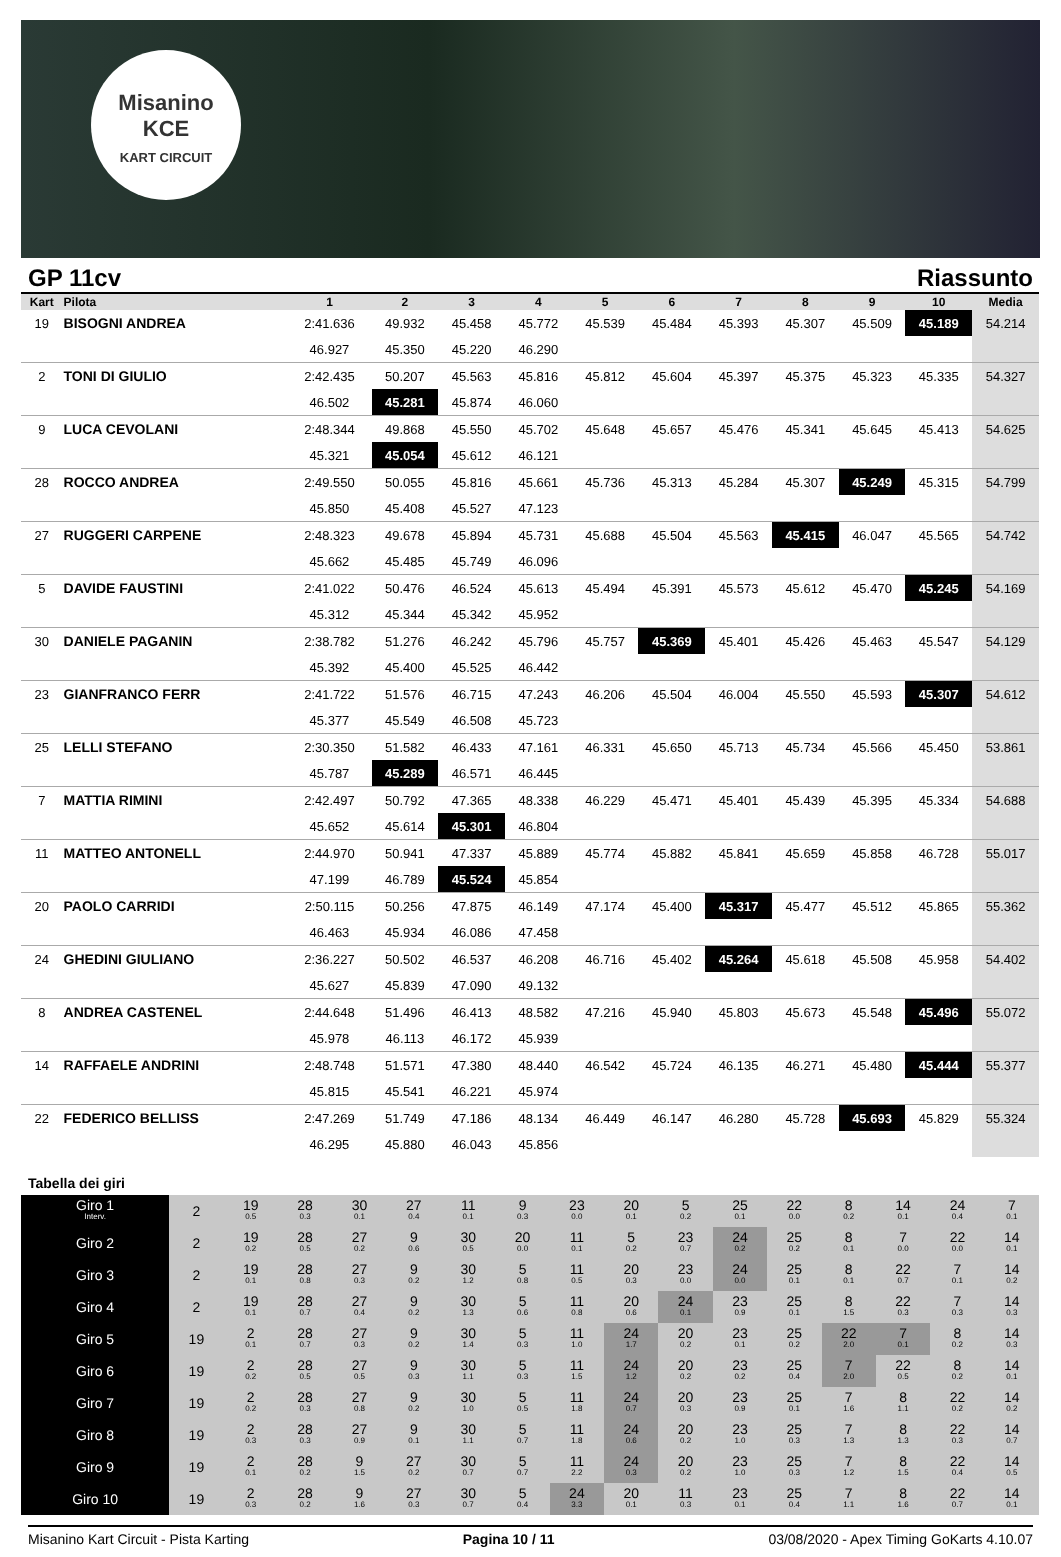Misanino
KCE
KART CIRCUIT
GP 11cv Riassunto
| Kart | Pilota | 1 | 2 | 3 | 4 | 5 | 6 | 7 | 8 | 9 | 10 | Media |
| --- | --- | --- | --- | --- | --- | --- | --- | --- | --- | --- | --- | --- |
| 19 | BISOGNI ANDREA | 2:41.636 | 49.932 | 45.458 | 45.772 | 45.539 | 45.484 | 45.393 | 45.307 | 45.509 | 45.189 | 54.214 |
| | | 46.927 | 45.350 | 45.220 | 46.290 | | | | | | | |
| 2 | TONI DI GIULIO | 2:42.435 | 50.207 | 45.563 | 45.816 | 45.812 | 45.604 | 45.397 | 45.375 | 45.323 | 45.335 | 54.327 |
| | | 46.502 | 45.281 | 45.874 | 46.060 | | | | | | | |
| 9 | LUCA CEVOLANI | 2:48.344 | 49.868 | 45.550 | 45.702 | 45.648 | 45.657 | 45.476 | 45.341 | 45.645 | 45.413 | 54.625 |
| | | 45.321 | 45.054 | 45.612 | 46.121 | | | | | | | |
| 28 | ROCCO ANDREA | 2:49.550 | 50.055 | 45.816 | 45.661 | 45.736 | 45.313 | 45.284 | 45.307 | 45.249 | 45.315 | 54.799 |
| | | 45.850 | 45.408 | 45.527 | 47.123 | | | | | | | |
| 27 | RUGGERI CARPENE | 2:48.323 | 49.678 | 45.894 | 45.731 | 45.688 | 45.504 | 45.563 | 45.415 | 46.047 | 45.565 | 54.742 |
| | | 45.662 | 45.485 | 45.749 | 46.096 | | | | | | | |
| 5 | DAVIDE FAUSTINI | 2:41.022 | 50.476 | 46.524 | 45.613 | 45.494 | 45.391 | 45.573 | 45.612 | 45.470 | 45.245 | 54.169 |
| | | 45.312 | 45.344 | 45.342 | 45.952 | | | | | | | |
| 30 | DANIELE PAGANIN | 2:38.782 | 51.276 | 46.242 | 45.796 | 45.757 | 45.369 | 45.401 | 45.426 | 45.463 | 45.547 | 54.129 |
| | | 45.392 | 45.400 | 45.525 | 46.442 | | | | | | | |
| 23 | GIANFRANCO FERR | 2:41.722 | 51.576 | 46.715 | 47.243 | 46.206 | 45.504 | 46.004 | 45.550 | 45.593 | 45.307 | 54.612 |
| | | 45.377 | 45.549 | 46.508 | 45.723 | | | | | | | |
| 25 | LELLI STEFANO | 2:30.350 | 51.582 | 46.433 | 47.161 | 46.331 | 45.650 | 45.713 | 45.734 | 45.566 | 45.450 | 53.861 |
| | | 45.787 | 45.289 | 46.571 | 46.445 | | | | | | | |
| 7 | MATTIA RIMINI | 2:42.497 | 50.792 | 47.365 | 48.338 | 46.229 | 45.471 | 45.401 | 45.439 | 45.395 | 45.334 | 54.688 |
| | | 45.652 | 45.614 | 45.301 | 46.804 | | | | | | | |
| 11 | MATTEO ANTONELL | 2:44.970 | 50.941 | 47.337 | 45.889 | 45.774 | 45.882 | 45.841 | 45.659 | 45.858 | 46.728 | 55.017 |
| | | 47.199 | 46.789 | 45.524 | 45.854 | | | | | | | |
| 20 | PAOLO CARRIDI | 2:50.115 | 50.256 | 47.875 | 46.149 | 47.174 | 45.400 | 45.317 | 45.477 | 45.512 | 45.865 | 55.362 |
| | | 46.463 | 45.934 | 46.086 | 47.458 | | | | | | | |
| 24 | GHEDINI GIULIANO | 2:36.227 | 50.502 | 46.537 | 46.208 | 46.716 | 45.402 | 45.264 | 45.618 | 45.508 | 45.958 | 54.402 |
| | | 45.627 | 45.839 | 47.090 | 49.132 | | | | | | | |
| 8 | ANDREA CASTENEL | 2:44.648 | 51.496 | 46.413 | 48.582 | 47.216 | 45.940 | 45.803 | 45.673 | 45.548 | 45.496 | 55.072 |
| | | 45.978 | 46.113 | 46.172 | 45.939 | | | | | | | |
| 14 | RAFFAELE ANDRINI | 2:48.748 | 51.571 | 47.380 | 48.440 | 46.542 | 45.724 | 46.135 | 46.271 | 45.480 | 45.444 | 55.377 |
| | | 45.815 | 45.541 | 46.221 | 45.974 | | | | | | | |
| 22 | FEDERICO BELLISS | 2:47.269 | 51.749 | 47.186 | 48.134 | 46.449 | 46.147 | 46.280 | 45.728 | 45.693 | 45.829 | 55.324 |
| | | 46.295 | 45.880 | 46.043 | 45.856 | | | | | | | |
Tabella dei giri
| Giro 1 Interv. | 2 | 19 0.5 | 28 0.3 | 30 0.1 | 27 0.4 | 11 0.1 | 9 0.3 | 23 0.0 | 20 0.1 | 5 0.2 | 25 0.1 | 22 0.0 | 8 0.2 | 14 0.1 | 24 0.4 | 7 0.1 |
| Giro 2 | 2 | 19 0.2 | 28 0.5 | 27 0.2 | 9 0.6 | 30 0.5 | 20 0.0 | 11 0.1 | 5 0.2 | 23 0.7 | 24 0.2 | 25 0.2 | 8 0.1 | 7 0.0 | 22 0.0 | 14 0.1 |
| Giro 3 | 2 | 19 0.1 | 28 0.8 | 27 0.3 | 9 0.2 | 30 1.2 | 5 0.8 | 11 0.5 | 20 0.3 | 23 0.0 | 24 0.0 | 25 0.1 | 8 0.1 | 22 0.7 | 7 0.1 | 14 0.2 |
| Giro 4 | 2 | 19 0.1 | 28 0.7 | 27 0.4 | 9 0.2 | 30 1.3 | 5 0.6 | 11 0.8 | 20 0.6 | 24 0.1 | 23 0.9 | 25 0.1 | 8 1.5 | 22 0.3 | 7 0.3 | 14 0.3 |
| Giro 5 | 19 | 2 0.1 | 28 0.7 | 27 0.3 | 9 0.2 | 30 1.4 | 5 0.3 | 11 1.0 | 24 1.7 | 20 0.2 | 23 0.1 | 25 0.2 | 22 2.0 | 7 0.1 | 8 0.2 | 14 0.3 |
| Giro 6 | 19 | 2 0.2 | 28 0.5 | 27 0.5 | 9 0.3 | 30 1.1 | 5 0.3 | 11 1.5 | 24 1.2 | 20 0.2 | 23 0.2 | 25 0.4 | 7 2.0 | 22 0.5 | 8 0.2 | 14 0.1 |
| Giro 7 | 19 | 2 0.2 | 28 0.3 | 27 0.8 | 9 0.2 | 30 1.0 | 5 0.5 | 11 1.8 | 24 0.7 | 20 0.3 | 23 0.9 | 25 0.1 | 7 1.6 | 8 1.1 | 22 0.2 | 14 0.2 |
| Giro 8 | 19 | 2 0.3 | 28 0.3 | 27 0.9 | 9 0.1 | 30 1.1 | 5 0.7 | 11 1.8 | 24 0.6 | 20 0.2 | 23 1.0 | 25 0.3 | 7 1.3 | 8 1.3 | 22 0.3 | 14 0.7 |
| Giro 9 | 19 | 2 0.1 | 28 0.2 | 9 1.5 | 27 0.2 | 30 0.7 | 5 0.7 | 11 2.2 | 24 0.3 | 20 0.2 | 23 1.0 | 25 0.3 | 7 1.2 | 8 1.5 | 22 0.4 | 14 0.5 |
| Giro 10 | 19 | 2 0.3 | 28 0.2 | 9 1.6 | 27 0.3 | 30 0.7 | 5 0.4 | 24 3.3 | 20 0.1 | 11 0.3 | 23 0.1 | 25 0.4 | 7 1.1 | 8 1.6 | 22 0.7 | 14 0.1 |
Misanino Kart Circuit - Pista Karting Pagina 10 / 11 03/08/2020 - Apex Timing GoKarts 4.10.07